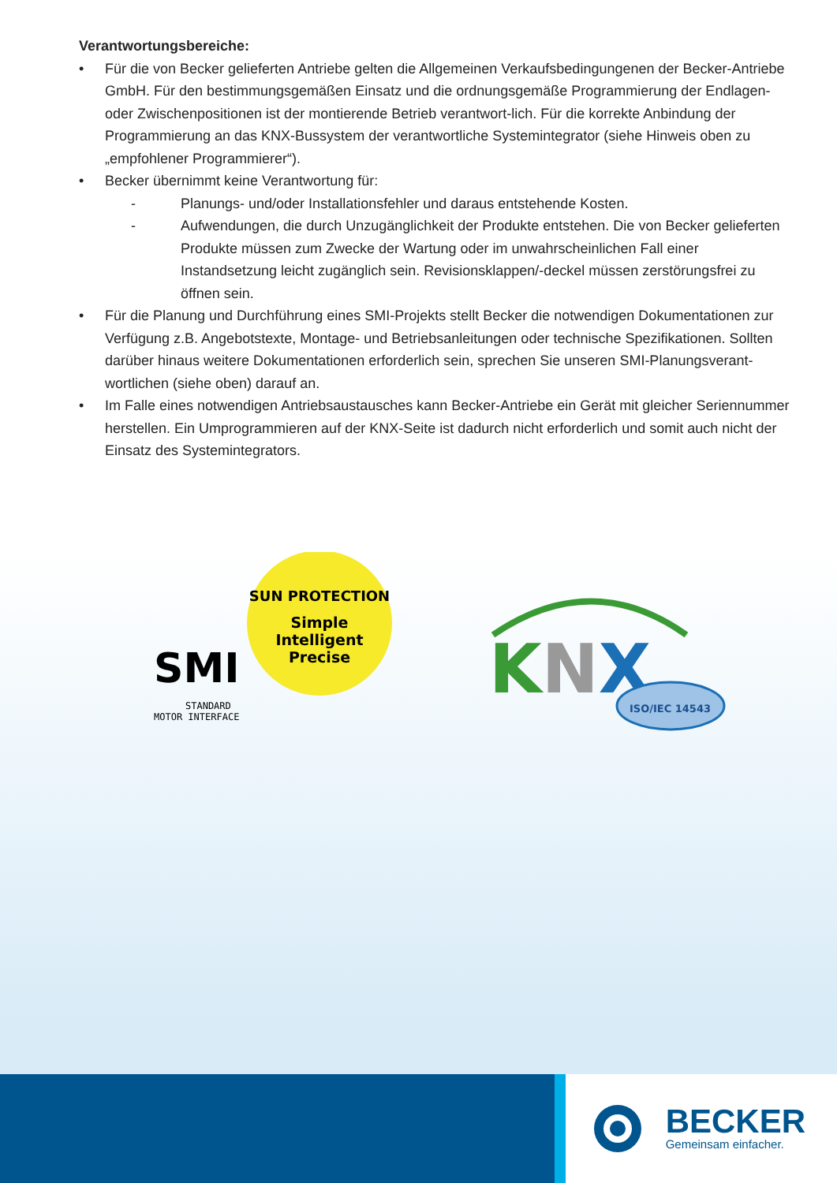Verantwortungsbereiche:
• Für die von Becker gelieferten Antriebe gelten die Allgemeinen Verkaufsbedingungenen der Becker-Antriebe GmbH. Für den bestimmungsgemäßen Einsatz und die ordnungsgemäße Programmierung der Endlagen- oder Zwischenpositionen ist der montierende Betrieb verantwort-lich. Für die korrekte Anbindung der Programmierung an das KNX-Bussystem der verantwortliche Systemintegrator (siehe Hinweis oben zu „empfohlener Programmierer“).
• Becker übernimmt keine Verantwortung für:
- Planungs- und/oder Installationsfehler und daraus entstehende Kosten.
- Aufwendungen, die durch Unzugänglichkeit der Produkte entstehen. Die von Becker gelieferten Produkte müssen zum Zwecke der Wartung oder im unwahrscheinlichen Fall einer Instandsetzung leicht zugänglich sein. Revisionsklappen/-deckel müssen zerstörungsfrei zu öffnen sein.
• Für die Planung und Durchführung eines SMI-Projekts stellt Becker die notwendigen Dokumentationen zur Verfügung z.B. Angebotstexte, Montage- und Betriebsanleitungen oder technische Spezifikationen. Sollten darüber hinaus weitere Dokumentationen erforderlich sein, sprechen Sie unseren SMI-Planungsverant-wortlichen (siehe oben) darauf an.
• Im Falle eines notwendigen Antriebsaustausches kann Becker-Antriebe ein Gerät mit gleicher Seriennummer herstellen. Ein Umprogrammieren auf der KNX-Seite ist dadurch nicht erforderlich und somit auch nicht der Einsatz des Systemintegrators.
SUN PROTECTION
Simple
Intelligent
Precise
SMI
STANDARD
MOTOR INTERFACE
KNX
ISO/IEC 14543
BECKER
Gemeinsam einfacher.